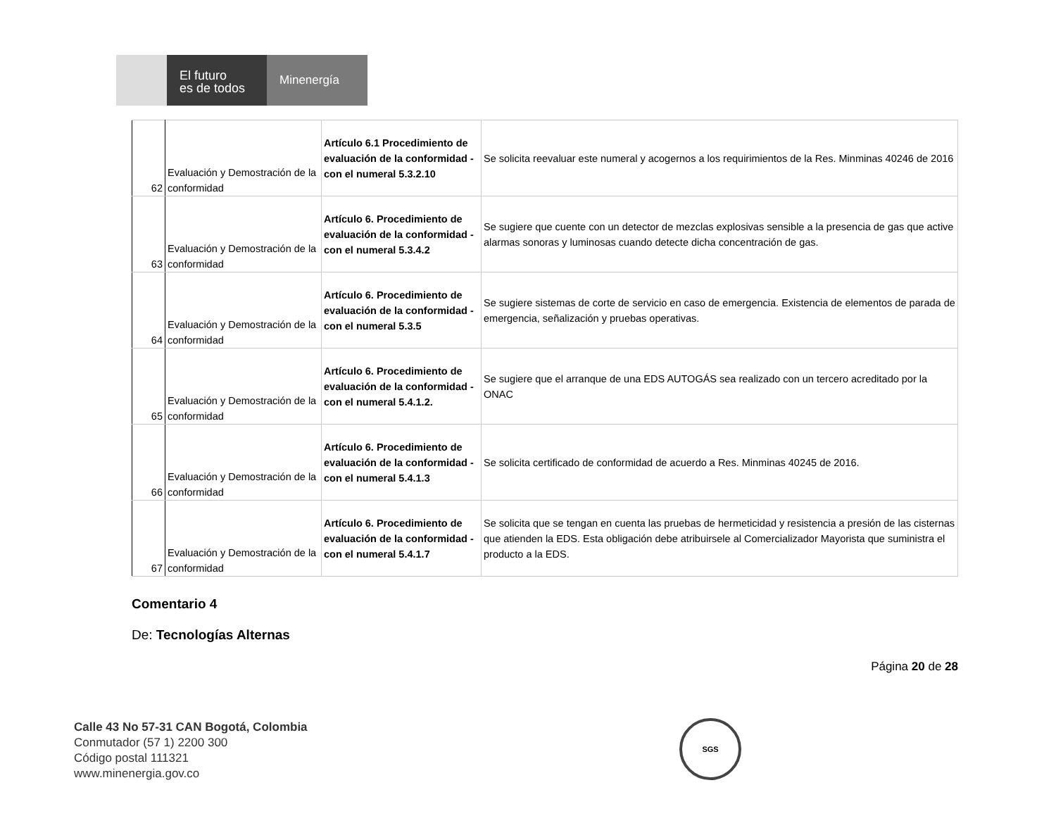El futuro
es de todos
Minenergía
| 62 | Evaluación y Demostración de la conformidad | Artículo 6.1 Procedimiento de evaluación de la conformidad - con el numeral 5.3.2.10 | Se solicita reevaluar este numeral y acogernos a los requirimientos de la Res. Minminas 40246 de 2016 |
| 63 | Evaluación y Demostración de la conformidad | Artículo 6. Procedimiento de evaluación de la conformidad - con el numeral 5.3.4.2 | Se sugiere que cuente con un detector de mezclas explosivas sensible a la presencia de gas que active alarmas sonoras y luminosas cuando detecte dicha concentración de gas. |
| 64 | Evaluación y Demostración de la conformidad | Artículo 6. Procedimiento de evaluación de la conformidad - con el numeral 5.3.5 | Se sugiere sistemas de corte de servicio en caso de emergencia. Existencia de elementos de parada de emergencia, señalización y pruebas operativas. |
| 65 | Evaluación y Demostración de la conformidad | Artículo 6. Procedimiento de evaluación de la conformidad - con el numeral 5.4.1.2. | Se sugiere que el arranque de una EDS AUTOGÁS sea realizado con un tercero acreditado por la ONAC |
| 66 | Evaluación y Demostración de la conformidad | Artículo 6. Procedimiento de evaluación de la conformidad - con el numeral 5.4.1.3 | Se solicita certificado de conformidad de acuerdo a Res. Minminas 40245 de 2016. |
| 67 | Evaluación y Demostración de la conformidad | Artículo 6. Procedimiento de evaluación de la conformidad - con el numeral 5.4.1.7 | Se solicita que se tengan en cuenta las pruebas de hermeticidad y resistencia a presión de las cisternas que atienden la EDS. Esta obligación debe atribuirsele al Comercializador Mayorista que suministra el producto a la EDS. |
Comentario 4
De: Tecnologías Alternas
Página 20 de 28
Calle 43 No 57-31 CAN Bogotá, Colombia
Conmutador (57 1) 2200 300
Código postal 111321
www.minenergia.gov.co
SGS